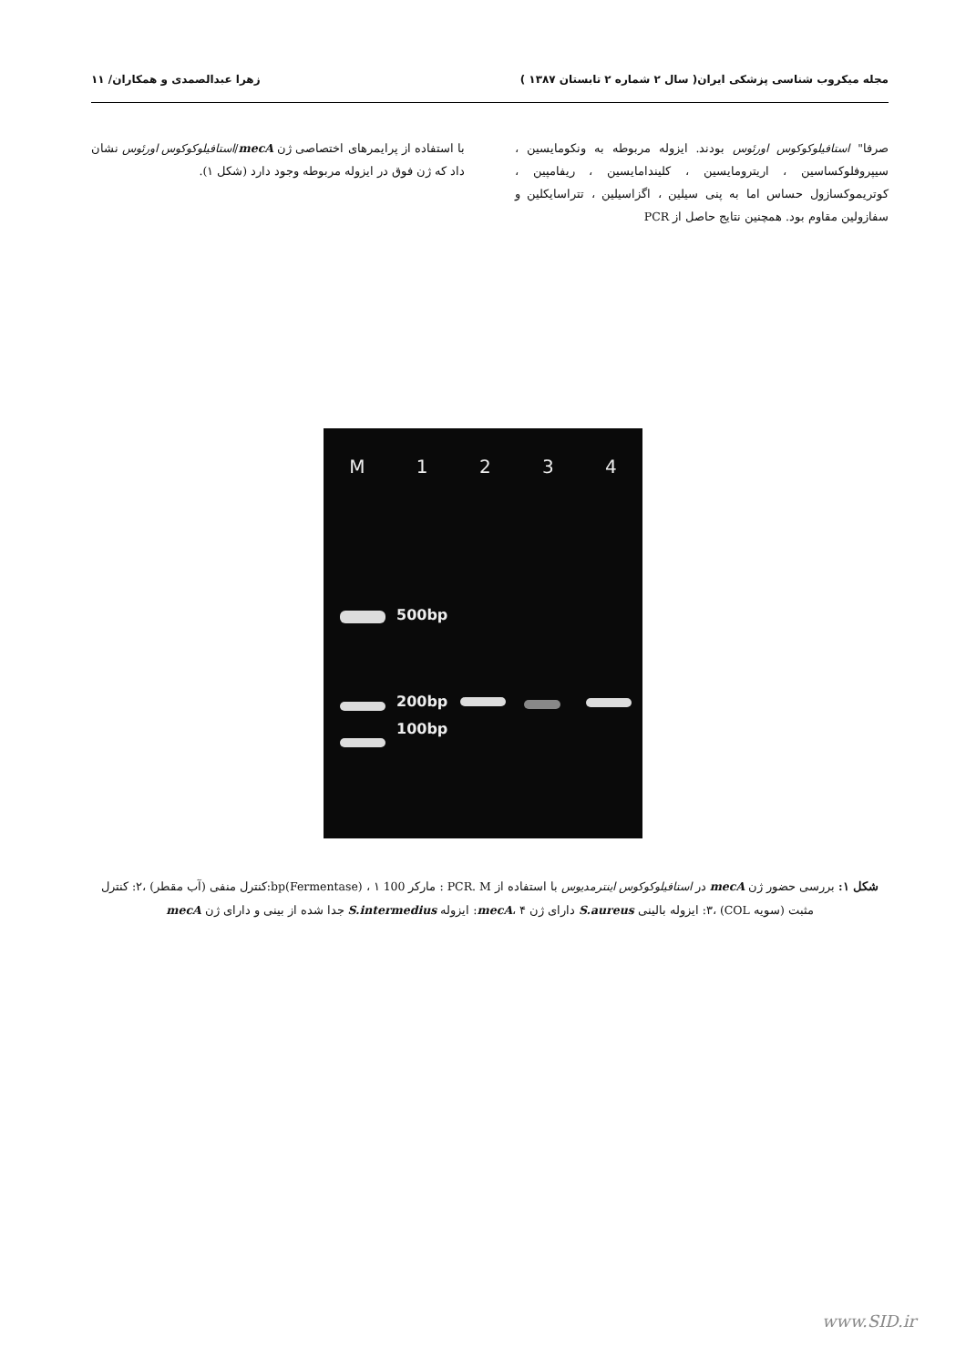مجله میکروب شناسی پزشکی ایران( سال ۲ شماره ۲ تابستان ۱۳۸۷ ) زهرا عبدالصمدی و همکاران/ ۱۱
صرفا" استافیلوکوکوس اورئوس بودند. ایزوله مربوطه به ونکومایسین ، سیپروفلوکساسین ، اریترومایسین ، کلیندامایسین ، ریفامپین ، کوتریموکسازول حساس اما به پنی سیلین ، اگزاسیلین ، تتراسایکلین و سفازولین مقاوم بود. همچنین نتایج حاصل از PCR
با استفاده از پرایمرهای اختصاصی ژن mecA/استافیلوکوکوس اورئوس نشان داد که ژن فوق در ایزوله مربوطه وجود دارد (شکل ۱).
M 1234
500bp
200bp
100bp
شکل ۱: بررسی حضور ژن mecA در استافیلوکوکوس اینترمدیوس با استفاده از PCR. M : مارکر 100 bp(Fermentase) ، ۱:کنترل منفی (آب مقطر) ،۲: کنترل مثبت (سویه COL) ،۳: ایزوله بالینی S.aureus دارای ژن mecA، ۴: ایزوله S.intermedius جدا شده از بینی و دارای ژن mecA
www.SID.ir